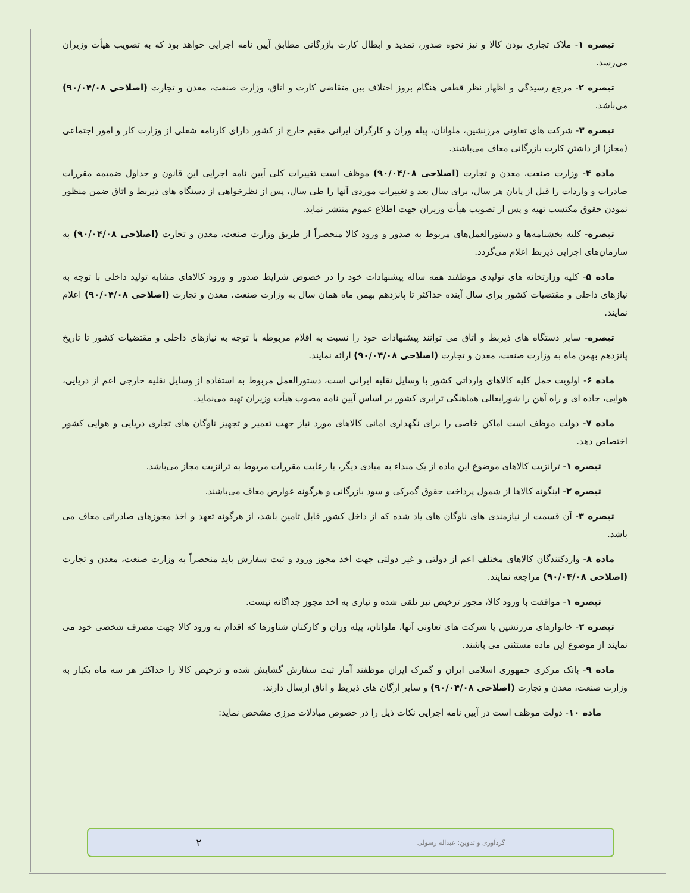تبصره ۱- ملاک تجاری بودن کالا و نیز نحوه صدور، تمدید و ابطال کارت بازرگانی مطابق آیین نامه اجرایی خواهد بود که به تصویب هیأت وزیران می‌رسد.
تبصره ۲- مرجع رسیدگی و اظهار نظر قطعی هنگام بروز اختلاف بین متقاضی کارت و اتاق، وزارت صنعت، معدن و تجارت (اصلاحی ۹۰/۰۴/۰۸) می‌باشد.
تبصره ۳- شرکت های تعاونی مرزنشین، ملوانان، پیله وران و کارگران ایرانی مقیم خارج از کشور دارای کارنامه شغلی از وزارت کار و امور اجتماعی (مجاز) از داشتن کارت بازرگانی معاف می‌باشند.
ماده ۴- وزارت صنعت، معدن و تجارت (اصلاحی ۹۰/۰۴/۰۸) موظف است تغییرات کلی آیین نامه اجرایی این قانون و جداول ضمیمه مقررات صادرات و واردات را قبل از پایان هر سال، برای سال بعد و تغییرات موردی آنها را طی سال، پس از نظرخواهی از دستگاه های ذیربط و اتاق ضمن منظور نمودن حقوق مکتسب تهیه و پس از تصویب هیأت وزیران جهت اطلاع عموم منتشر نماید.
تبصره- کلیه بخشنامه‌ها و دستورالعمل‌های مربوط به صدور و ورود کالا منحصراً از طریق وزارت صنعت، معدن و تجارت (اصلاحی ۹۰/۰۴/۰۸) به سازمان‌های اجرایی ذیربط اعلام می‌گردد.
ماده ۵- کلیه وزارتخانه های تولیدی موظفند همه ساله پیشنهادات خود را در خصوص شرایط صدور و ورود کالاهای مشابه تولید داخلی با توجه به نیازهای داخلی و مقتضیات کشور برای سال آینده حداکثر تا پانزدهم بهمن ماه همان سال به وزارت صنعت، معدن و تجارت (اصلاحی ۹۰/۰۴/۰۸) اعلام نمایند.
تبصره- سایر دستگاه های ذیربط و اتاق می توانند پیشنهادات خود را نسبت به اقلام مربوطه با توجه به نیازهای داخلی و مقتضیات کشور تا تاریخ پانزدهم بهمن ماه به وزارت صنعت، معدن و تجارت (اصلاحی ۹۰/۰۴/۰۸) ارائه نمایند.
ماده ۶- اولویت حمل کلیه کالاهای وارداتی کشور با وسایل نقلیه ایرانی است، دستورالعمل مربوط به استفاده از وسایل نقلیه خارجی اعم از دریایی، هوایی، جاده ای و راه آهن را شورایعالی هماهنگی ترابری کشور بر اساس آیین نامه مصوب هیأت وزیران تهیه می‌نماید.
ماده ۷- دولت موظف است اماکن خاصی را برای نگهداری امانی کالاهای مورد نیاز جهت تعمیر و تجهیز ناوگان های تجاری دریایی و هوایی کشور اختصاص دهد.
تبصره ۱- ترانزیت کالاهای موضوع این ماده از یک مبداء به مبادی دیگر، با رعایت مقررات مربوط به ترانزیت مجاز می‌باشد.
تبصره ۲- اینگونه کالاها از شمول پرداخت حقوق گمرکی و سود بازرگانی و هرگونه عوارض معاف می‌باشند.
تبصره ۳- آن قسمت از نیازمندی های ناوگان های یاد شده که از داخل کشور قابل تامین باشد، از هرگونه تعهد و اخذ مجوزهای صادراتی معاف می باشد.
ماده ۸- واردکنندگان کالاهای مختلف اعم از دولتی و غیر دولتی جهت اخذ مجوز ورود و ثبت سفارش باید منحصراً به وزارت صنعت، معدن و تجارت (اصلاحی ۹۰/۰۴/۰۸) مراجعه نمایند.
تبصره ۱- موافقت با ورود کالا، مجوز ترخیص نیز تلقی شده و نیازی به اخذ مجوز جداگانه نیست.
تبصره ۲- خانوارهای مرزنشین یا شرکت های تعاونی آنها، ملوانان، پیله وران و کارکنان شناورها که اقدام به ورود کالا جهت مصرف شخصی خود می نمایند از موضوع این ماده مستثنی می باشند.
ماده ۹- بانک مرکزی جمهوری اسلامی ایران و گمرک ایران موظفند آمار ثبت سفارش گشایش شده و ترخیص کالا را حداکثر هر سه ماه یکبار به وزارت صنعت، معدن و تجارت (اصلاحی ۹۰/۰۴/۰۸) و سایر ارگان های ذیربط و اتاق ارسال دارند.
ماده ۱۰- دولت موظف است در آیین نامه اجرایی نکات ذیل را در خصوص مبادلات مرزی مشخص نماید:
گردآوری و تدوین: عبداله رسولی ۲